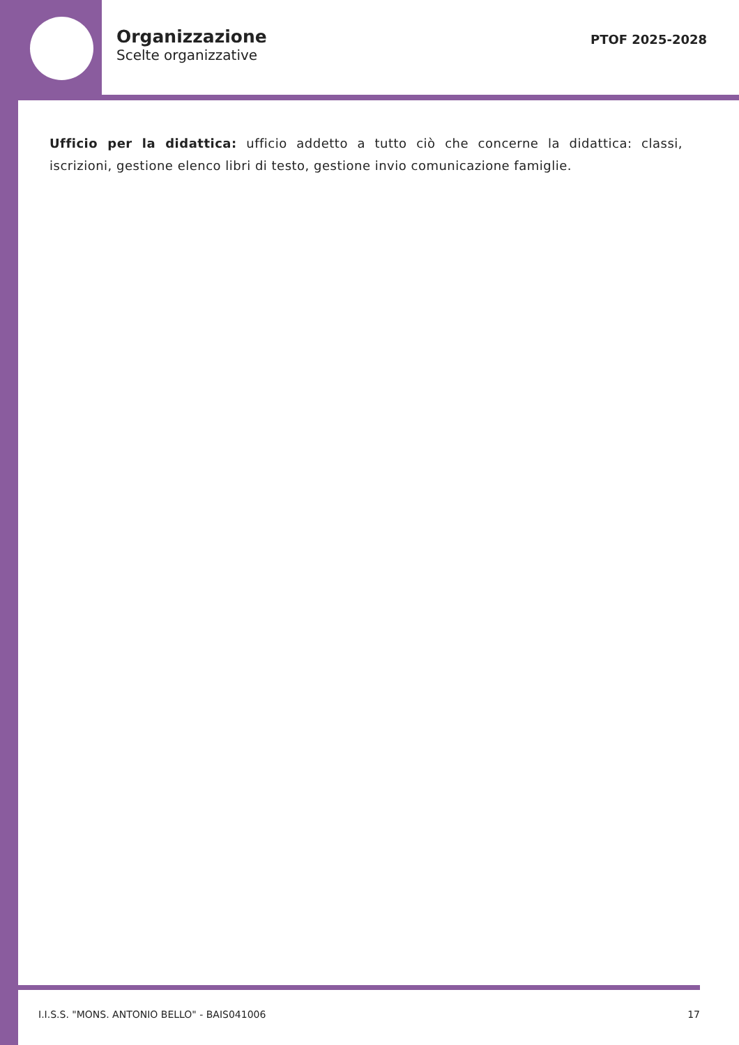Organizzazione
Scelte organizzative
PTOF 2025-2028
Ufficio per la didattica: ufficio addetto a tutto ciò che concerne la didattica: classi, iscrizioni, gestione elenco libri di testo, gestione invio comunicazione famiglie.
I.I.S.S. "MONS. ANTONIO BELLO" - BAIS041006 17